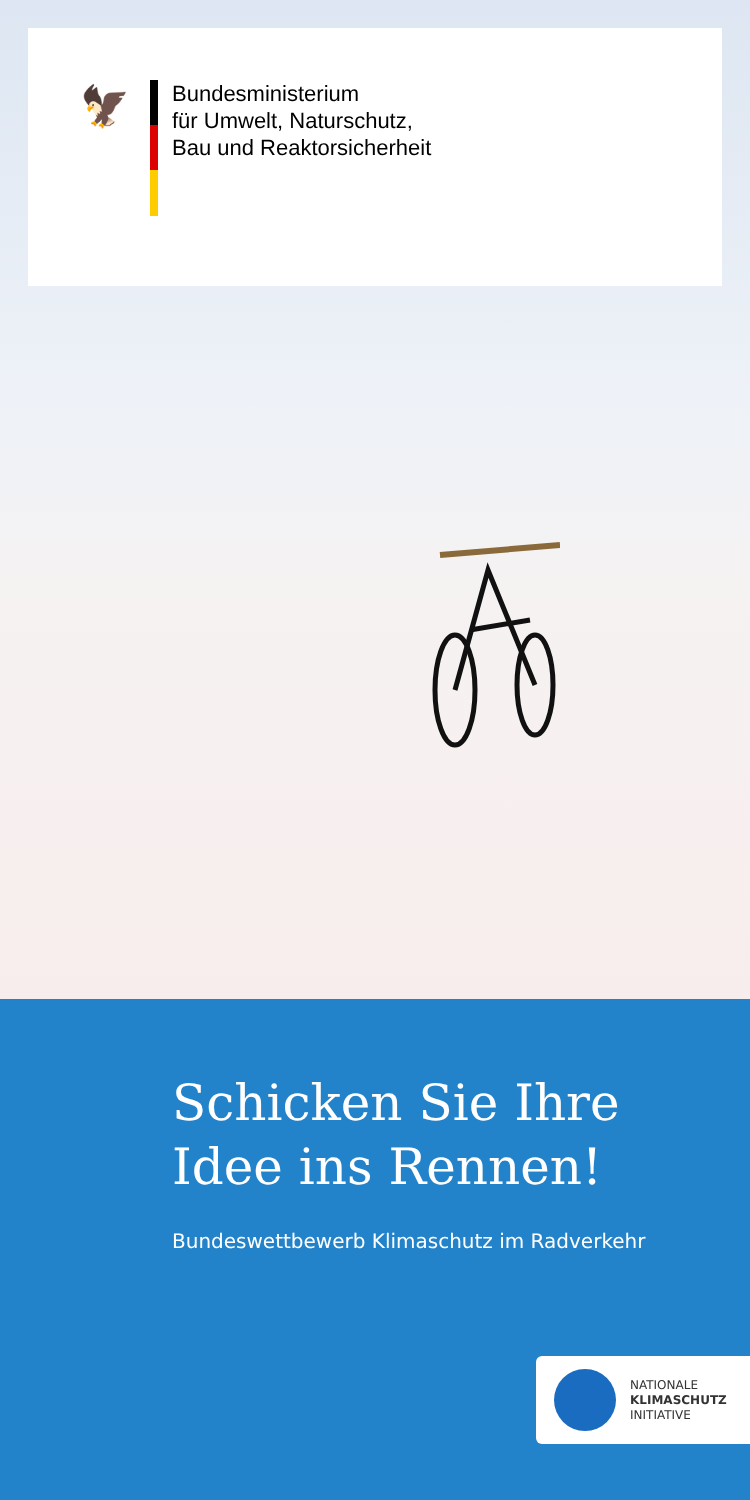🦅
Bundesministerium
für Umwelt, Naturschutz,
Bau und Reaktorsicherheit
Schicken Sie Ihre
Idee ins Rennen!
Bundeswettbewerb Klimaschutz im Radverkehr
NATIONALE
KLIMASCHUTZ
INITIATIVE